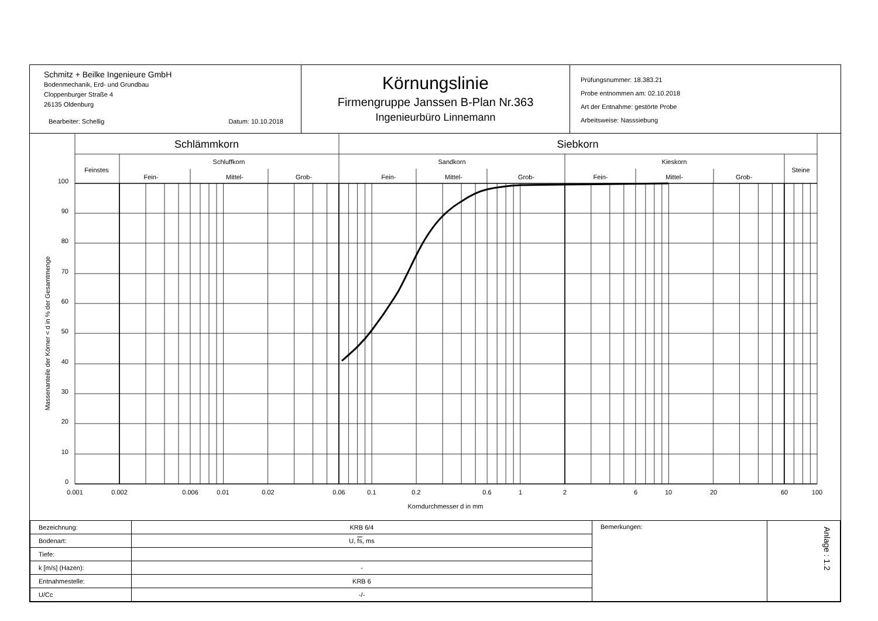Schmitz + Beilke Ingenieure GmbH
Bodenmechanik, Erd- und Grundbau
Cloppenburger Straße 4
26135 Oldenburg
Bearbeiter: Schellig Datum: 10.10.2018
Körnungslinie
Firmengruppe Janssen B-Plan Nr.363
Ingenieurbüro Linnemann
Prüfungsnummer: 18.383.21
Probe entnommen am: 02.10.2018
Art der Entnahme: gestörte Probe
Arbeitsweise: Nasssiebung
Schlämmkorn
Siebkorn
Feinstes
Schluffkorn
Sandkorn
Kieskorn
Steine
Fein-
Mittel-
Grob-
Fein-
Mittel-
Grob-
Fein-
Mittel-
Grob-
0.001
0.002
0.006
0.01
0.02
0.06
0.1
0.2
0.6
1
2
6
10
20
60
100
Korndurchmesser d in mm
Massenanteile der Körner < d in % der Gesamtmenge
100
90
80
70
60
50
40
30
20
10
0
| Bezeichnung: | KRB 6/4 | Bemerkungen: | Anlage : 1.2 |
| Bodenart: | U, fs , ms | | |
| Tiefe: | | | |
| k [m/s] (Hazen): | - | | |
| Entnahmestelle: | KRB 6 | | |
| U/Cc | -/- | | |